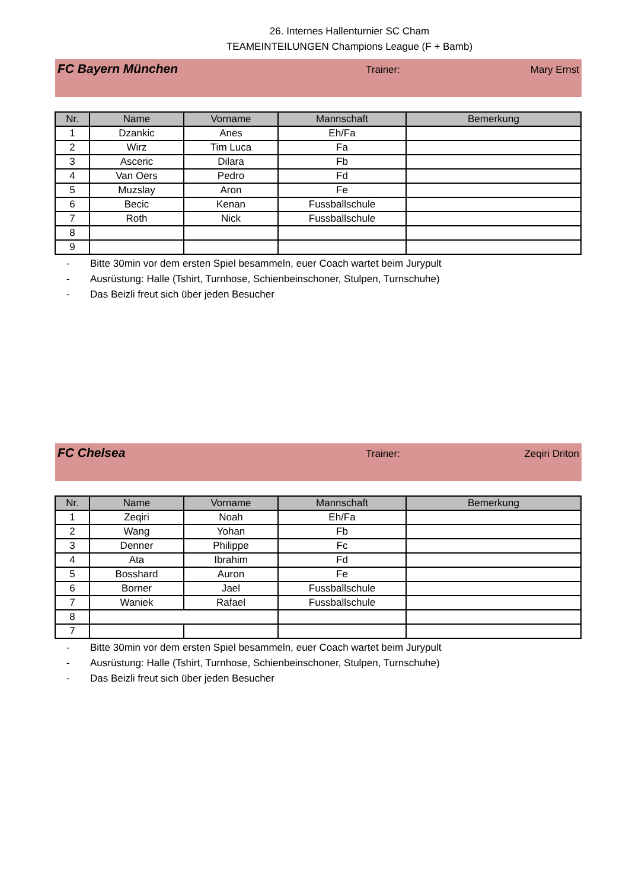26. Internes Hallenturnier SC Cham
TEAMEINTEILUNGEN Champions League (F + Bamb)
FC Bayern München
Trainer: Mary Ernst
| Nr. | Name | Vorname | Mannschaft | Bemerkung |
| --- | --- | --- | --- | --- |
| 1 | Dzankic | Anes | Eh/Fa | |
| 2 | Wirz | Tim Luca | Fa | |
| 3 | Asceric | Dilara | Fb | |
| 4 | Van Oers | Pedro | Fd | |
| 5 | Muzslay | Aron | Fe | |
| 6 | Becic | Kenan | Fussballschule | |
| 7 | Roth | Nick | Fussballschule | |
| 8 | | | | |
| 9 | | | | |
- Bitte 30min vor dem ersten Spiel besammeln, euer Coach wartet beim Jurypult
- Ausrüstung: Halle (Tshirt, Turnhose, Schienbeinschoner, Stulpen, Turnschuhe)
- Das Beizli freut sich über jeden Besucher
FC Chelsea
Trainer: Zeqiri Driton
| Nr. | Name | Vorname | Mannschaft | Bemerkung |
| --- | --- | --- | --- | --- |
| 1 | Zeqiri | Noah | Eh/Fa | |
| 2 | Wang | Yohan | Fb | |
| 3 | Denner | Philippe | Fc | |
| 4 | Ata | Ibrahim | Fd | |
| 5 | Bosshard | Auron | Fe | |
| 6 | Borner | Jael | Fussballschule | |
| 7 | Waniek | Rafael | Fussballschule | |
| 8 | | | | |
| 7 | | | | |
- Bitte 30min vor dem ersten Spiel besammeln, euer Coach wartet beim Jurypult
- Ausrüstung: Halle (Tshirt, Turnhose, Schienbeinschoner, Stulpen, Turnschuhe)
- Das Beizli freut sich über jeden Besucher